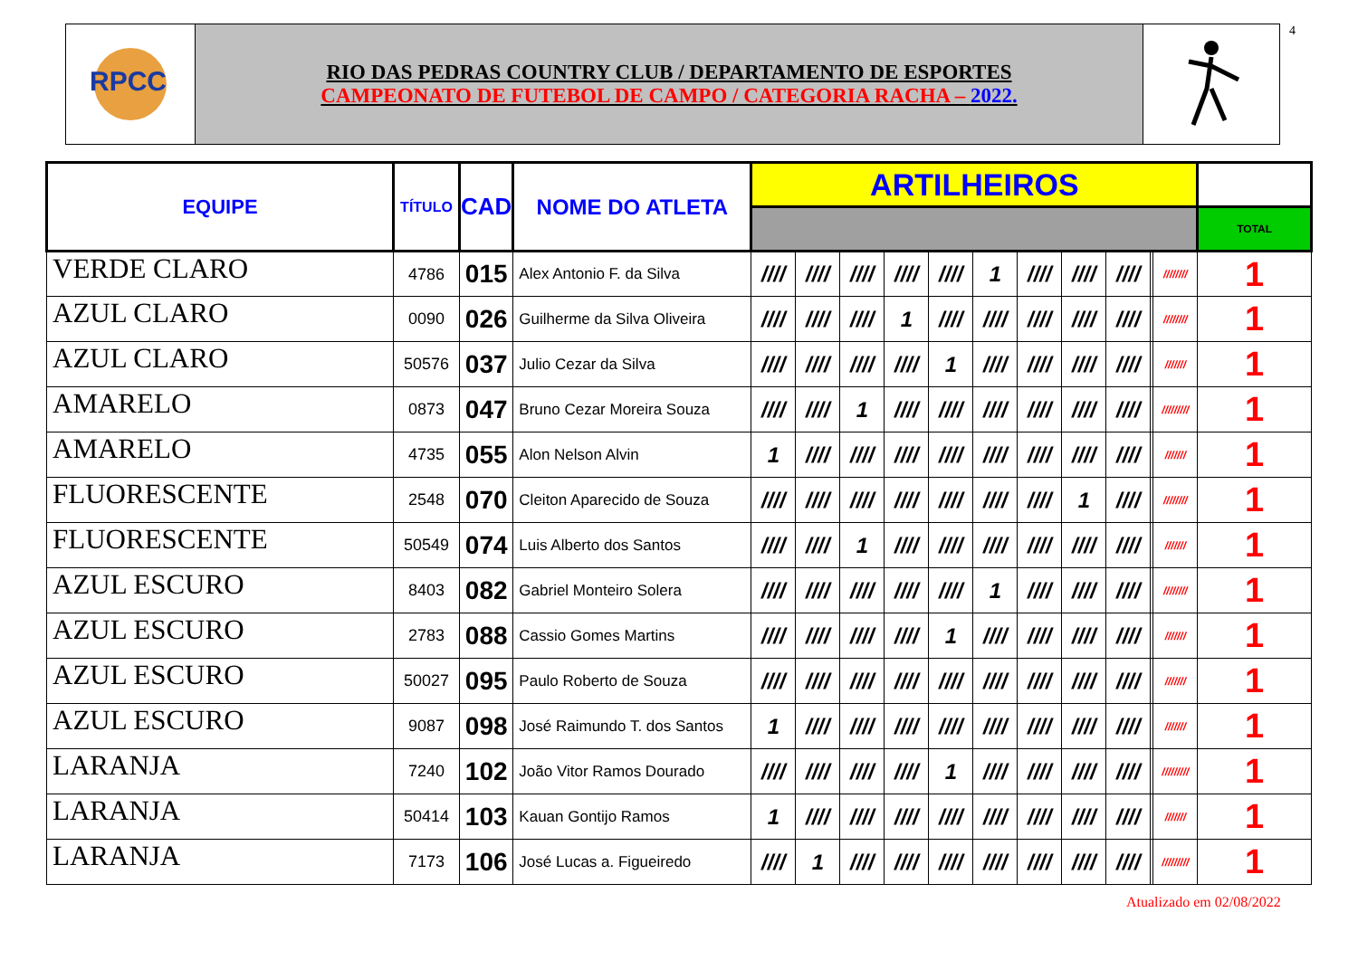RPCC
RIO DAS PEDRAS COUNTRY CLUB / DEPARTAMENTO DE ESPORTES
CAMPEONATO DE FUTEBOL DE CAMPO / CATEGORIA RACHA – 2022.
4
| EQUIPE | TÍTULO | CAD | NOME DO ATLETA | ARTILHEIROS | | | | | | | | | | | |
| --- | --- | --- | --- | --- | --- | --- | --- | --- | --- | --- | --- | --- | --- | --- | --- |
| | | | | | | | | | | | | | | | TOTAL |
| VERDE CLARO | 4786 | 015 | Alex Antonio F. da Silva | //// | //// | //// | //// | //// | 1 | //// | //// | //// | | //////// | 1 |
| AZUL CLARO | 0090 | 026 | Guilherme da Silva Oliveira | //// | //// | //// | 1 | //// | //// | //// | //// | //// | | //////// | 1 |
| AZUL CLARO | 50576 | 037 | Julio Cezar da Silva | //// | //// | //// | //// | 1 | //// | //// | //// | //// | | /////// | 1 |
| AMARELO | 0873 | 047 | Bruno Cezar Moreira Souza | //// | //// | 1 | //// | //// | //// | //// | //// | //// | | ///////// | 1 |
| AMARELO | 4735 | 055 | Alon Nelson Alvin | 1 | //// | //// | //// | //// | //// | //// | //// | //// | | /////// | 1 |
| FLUORESCENTE | 2548 | 070 | Cleiton Aparecido de Souza | //// | //// | //// | //// | //// | //// | //// | 1 | //// | | //////// | 1 |
| FLUORESCENTE | 50549 | 074 | Luis Alberto dos Santos | //// | //// | 1 | //// | //// | //// | //// | //// | //// | | /////// | 1 |
| AZUL ESCURO | 8403 | 082 | Gabriel Monteiro Solera | //// | //// | //// | //// | //// | 1 | //// | //// | //// | | //////// | 1 |
| AZUL ESCURO | 2783 | 088 | Cassio Gomes Martins | //// | //// | //// | //// | 1 | //// | //// | //// | //// | | /////// | 1 |
| AZUL ESCURO | 50027 | 095 | Paulo Roberto de Souza | //// | //// | //// | //// | //// | //// | //// | //// | //// | | /////// | 1 |
| AZUL ESCURO | 9087 | 098 | José Raimundo T. dos Santos | 1 | //// | //// | //// | //// | //// | //// | //// | //// | | /////// | 1 |
| LARANJA | 7240 | 102 | João Vitor Ramos Dourado | //// | //// | //// | //// | 1 | //// | //// | //// | //// | | ///////// | 1 |
| LARANJA | 50414 | 103 | Kauan Gontijo Ramos | 1 | //// | //// | //// | //// | //// | //// | //// | //// | | /////// | 1 |
| LARANJA | 7173 | 106 | José Lucas a. Figueiredo | //// | 1 | //// | //// | //// | //// | //// | //// | //// | | ///////// | 1 |
Atualizado em 02/08/2022